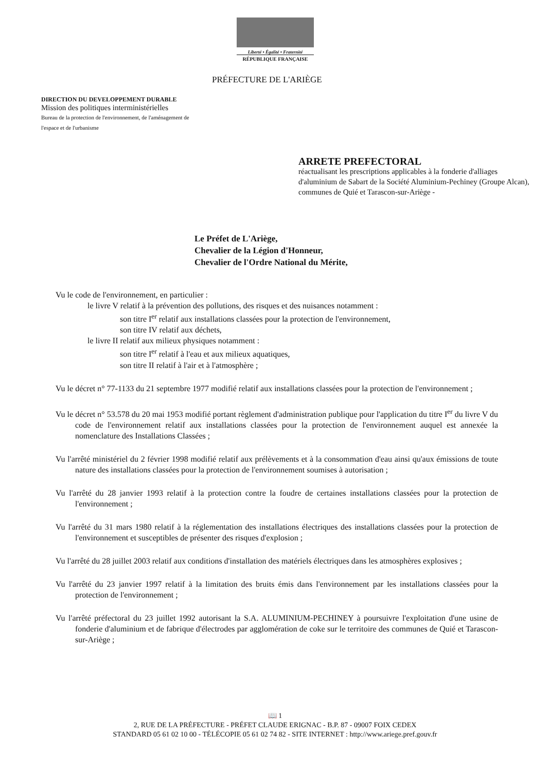Liberté • Égalité • Fraternité
RÉPUBLIQUE FRANÇAISE
PRÉFECTURE DE L'ARIÈGE
DIRECTION DU DEVELOPPEMENT DURABLE
Mission des politiques interministérielles
Bureau de la protection de l'environnement, de l'aménagement de
l'espace et de l'urbanisme
ARRETE PREFECTORAL
réactualisant les prescriptions applicables à la fonderie d'alliages d'aluminium de Sabart de la Société Aluminium-Pechiney (Groupe Alcan), communes de Quié et Tarascon-sur-Ariège -
Le Préfet de L'Ariège,
Chevalier de la Légion d'Honneur,
Chevalier de l'Ordre National du Mérite,
Vu le code de l'environnement, en particulier :
le livre V relatif à la prévention des pollutions, des risques et des nuisances notamment :
son titre I<sup>er</sup> relatif aux installations classées pour la protection de l'environnement,
son titre IV relatif aux déchets,
le livre II relatif aux milieux physiques notamment :
son titre I<sup>er</sup> relatif à l'eau et aux milieux aquatiques,
son titre II relatif à l'air et à l'atmosphère ;
Vu le décret n° 77-1133 du 21 septembre 1977 modifié relatif aux installations classées pour la protection de l'environnement ;
Vu le décret n° 53.578 du 20 mai 1953 modifié portant règlement d'administration publique pour l'application du titre I<sup>er</sup> du livre V du code de l'environnement relatif aux installations classées pour la protection de l'environnement auquel est annexée la nomenclature des Installations Classées ;
Vu l'arrêté ministériel du 2 février 1998 modifié relatif aux prélèvements et à la consommation d'eau ainsi qu'aux émissions de toute nature des installations classées pour la protection de l'environnement soumises à autorisation ;
Vu l'arrêté du 28 janvier 1993 relatif à la protection contre la foudre de certaines installations classées pour la protection de l'environnement ;
Vu l'arrêté du 31 mars 1980 relatif à la réglementation des installations électriques des installations classées pour la protection de l'environnement et susceptibles de présenter des risques d'explosion ;
Vu l'arrêté du 28 juillet 2003 relatif aux conditions d'installation des matériels électriques dans les atmosphères explosives ;
Vu l'arrêté du 23 janvier 1997 relatif à la limitation des bruits émis dans l'environnement par les installations classées pour la protection de l'environnement ;
Vu l'arrêté préfectoral du 23 juillet 1992 autorisant la S.A. ALUMINIUM-PECHINEY à poursuivre l'exploitation d'une usine de fonderie d'aluminium et de fabrique d'électrodes par agglomération de coke sur le territoire des communes de Quié et Tarascon-sur-Ariège ;
📖 1
2, RUE DE LA PRÉFECTURE - PRÉFET CLAUDE ERIGNAC - B.P. 87 - 09007 FOIX CEDEX
STANDARD 05 61 02 10 00 - TÉLÉCOPIE 05 61 02 74 82 - SITE INTERNET : http://www.ariege.pref.gouv.fr